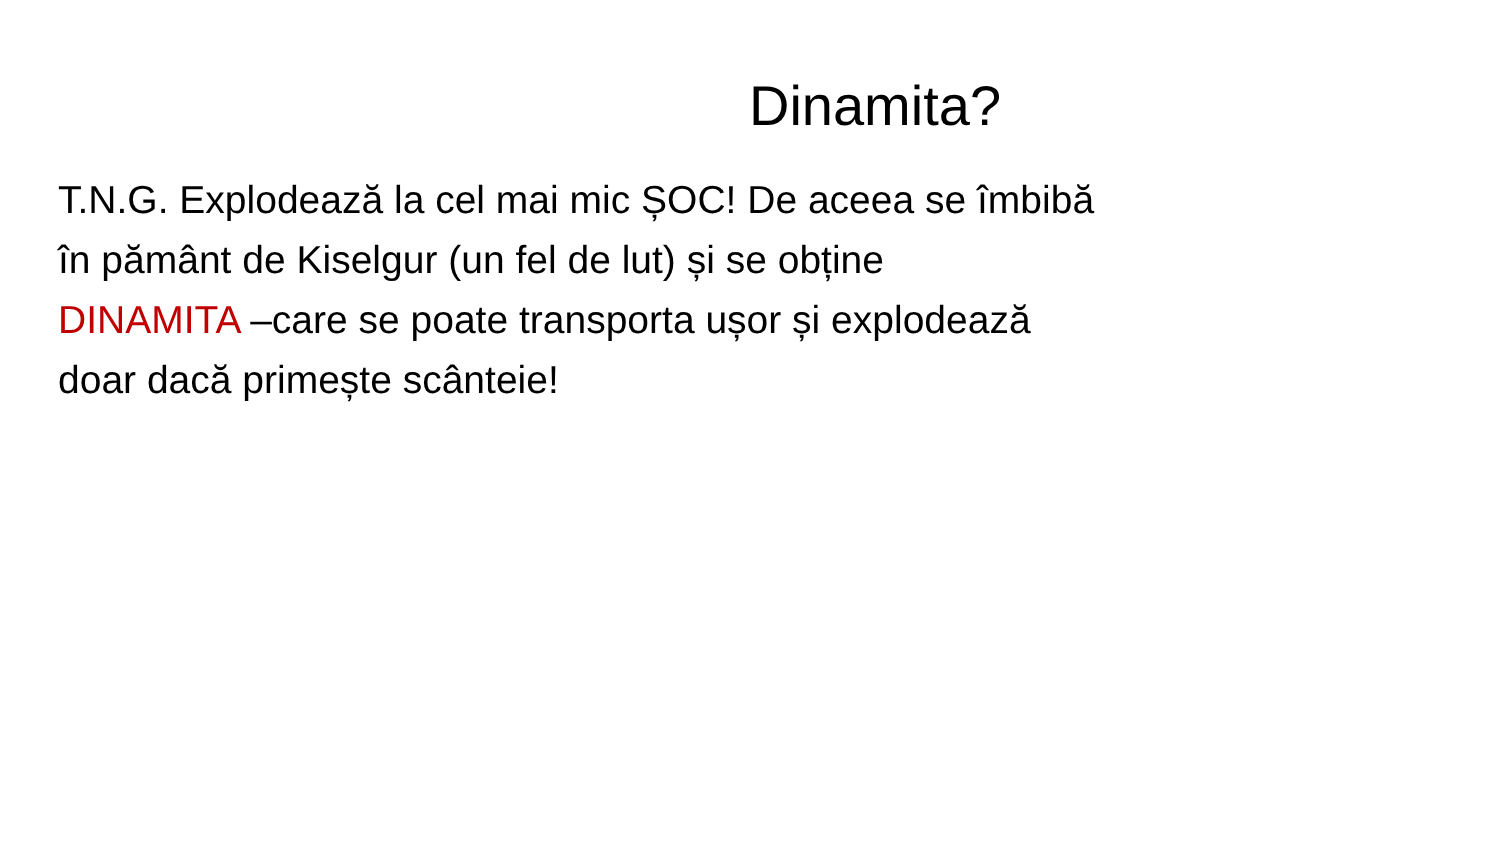Dinamita?
T.N.G. Explodează la cel mai mic ȘOC! De aceea se îmbibă
în pământ de Kiselgur (un fel de lut) și se obține
DINAMITA –care se poate transporta ușor și explodează
doar dacă primește scânteie!